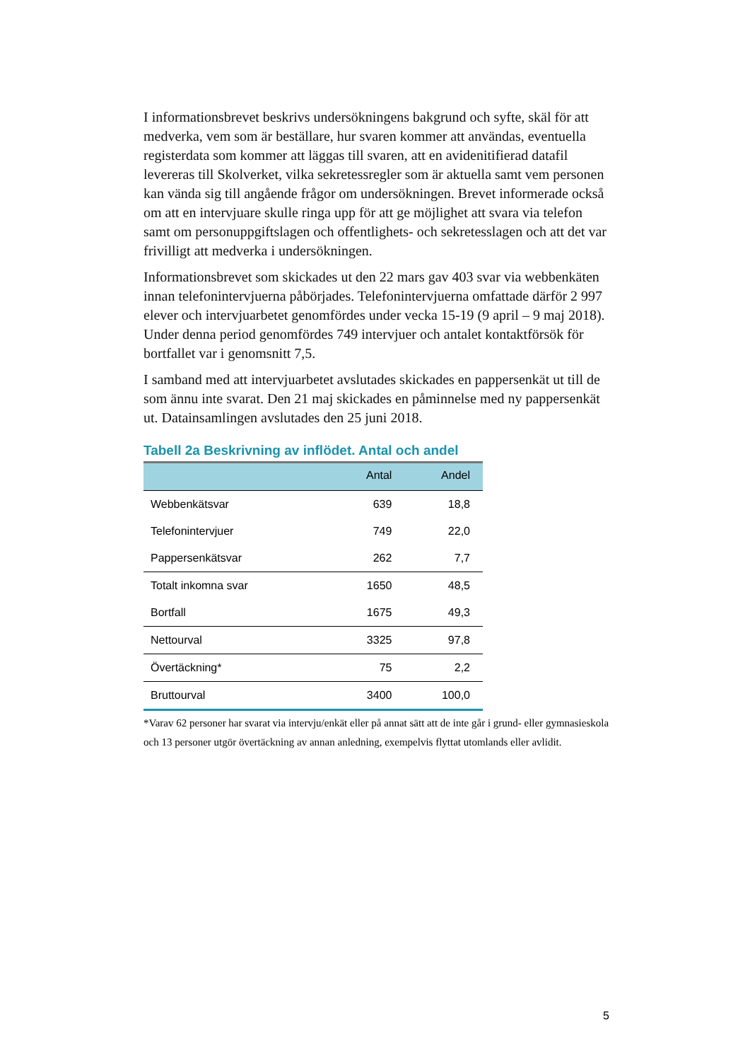I informationsbrevet beskrivs undersökningens bakgrund och syfte, skäl för att medverka, vem som är beställare, hur svaren kommer att användas, eventuella registerdata som kommer att läggas till svaren, att en avidenitifi­erad datafil levereras till Skolverket, vilka sekretessregler som är aktuella samt vem personen kan vända sig till angående frågor om undersökningen. Brevet informerade också om att en intervjuare skulle ringa upp för att ge möjlighet att svara via telefon samt om personuppgiftslagen och offentlig­hets- och sekretesslagen och att det var frivilligt att medverka i undersök­ningen.
Informationsbrevet som skickades ut den 22 mars gav 403 svar via webb­enkäten innan telefonintervjuerna påbörjades. Telefonintervjuerna omfat­tade därför 2 997 elever och intervjuarbetet genomfördes under vecka 15-19 (9 april – 9 maj 2018). Under denna period genomfördes 749 intervjuer och antalet kontaktförsök för bortfallet var i genomsnitt 7,5.
I samband med att intervjuarbetet avslutades skickades en pappersenkät ut till de som ännu inte svarat. Den 21 maj skickades en påminnelse med ny pappersenkät ut. Datainsamlingen avslutades den 25 juni 2018.
Tabell 2a Beskrivning av inflödet. Antal och andel
| | Antal | Andel |
| --- | --- | --- |
| Webbenkätsvar | 639 | 18,8 |
| Telefonintervjuer | 749 | 22,0 |
| Pappersenkätsvar | 262 | 7,7 |
| Totalt inkomna svar | 1650 | 48,5 |
| Bortfall | 1675 | 49,3 |
| Nettourval | 3325 | 97,8 |
| Övertäckning* | 75 | 2,2 |
| Bruttourval | 3400 | 100,0 |
*Varav 62 personer har svarat via intervju/enkät eller på annat sätt att de inte går i grund- eller gymnasieskola och 13 personer utgör övertäckning av annan anledning, exempelvis flyttat utomlands eller avlidit.
5